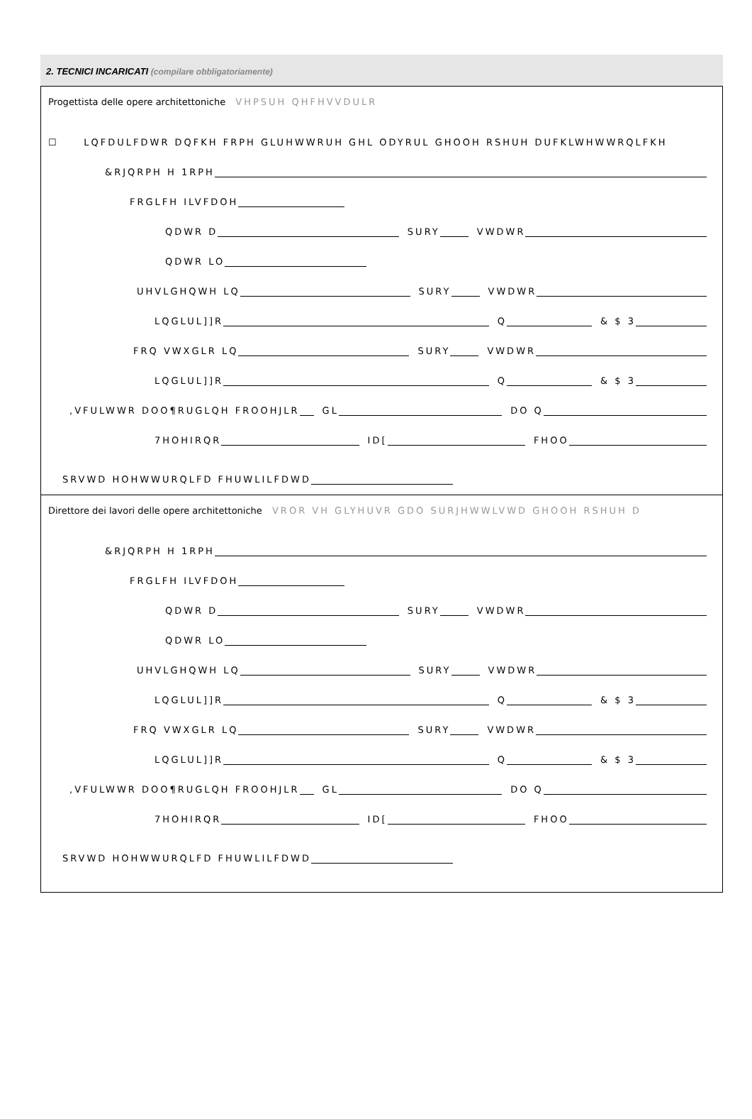2. TECNICI INCARICATI (compilare obbligatoriamente)
Progettista delle opere architettoniche VHPSUH QHFHVVDULR
☐ LQFDULFDWR DQFKH FRPH GLUHWWRUH GHL ODYRUL GHOOH RSHUH DUFKLWHWWRQLFKH
&RJQRPH H 1RPH
FRGLFH ILVFDOH
QDWR D SURY VWDWR
QDWR LO
UHVLGHQWH LQ SURY VWDWR
LQGLUL]]R Q & $ 3
FRQ VWXGLR LQ SURY VWDWR
LQGLUL]]R Q & $ 3
,VFULWWR DOO¶RUGLQH FROOHJLR GL DO Q
7HOHIRQR ID[ FHOO
SRVWD HOHWWURQLFD FHUWLILFDWD
Direttore dei lavori delle opere architettoniche VROR VH GLYHUVR GDO SURJHWWLVWD GHOOH RSHUH D
&RJQRPH H 1RPH
FRGLFH ILVFDOH
QDWR D SURY VWDWR
QDWR LO
UHVLGHQWH LQ SURY VWDWR
LQGLUL]]R Q & $ 3
FRQ VWXGLR LQ SURY VWDWR
LQGLUL]]R Q & $ 3
,VFULWWR DOO¶RUGLQH FROOHJLR GL DO Q
7HOHIRQR ID[ FHOO
SRVWD HOHWWURQLFD FHUWLILFDWD